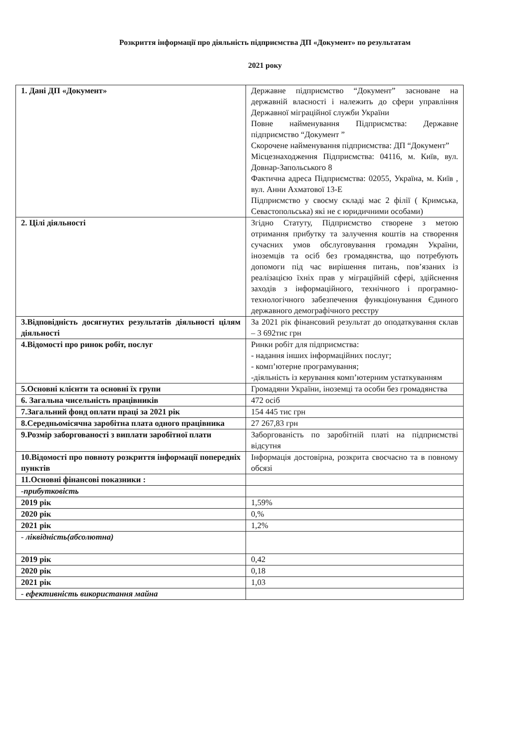Розкриття інформації про діяльність підприємства ДП «Документ» по результатам
2021 року
| 1. Дані ДП «Документ» | Державне підприємство “Документ” засноване на державній власності і належить до сфери управління Державної міграційної служби України Повне найменування Підприємства: Державне підприємство “Документ ” Скорочене найменування підприємства: ДП “Документ” Місцезнаходження Підприємства: 04116, м. Київ, вул. Довнар-Запольського 8 Фактична адреса Підприємства: 02055, Україна, м. Київ , вул. Анни Ахматової 13-Е Підприємство у своєму складі має 2 філії ( Кримська, Севастопольська) які не є юридичними особами) |
| 2. Цілі діяльності | Згідно Статуту, Підприємство створене з метою отримання прибутку та залучення коштів на створення сучасних умов обслуговування громадян України, іноземців та осіб без громадянства, що потребують допомоги під час вирішення питань, пов’язаних із реалізацією їхніх прав у міграційній сфері, здійснення заходів з інформаційного, технічного і програмно-технологічного забезпечення функціонування Єдиного державного демографічного реєстру |
| 3.Відповідність досягнутих результатів діяльності цілям діяльності | За 2021 рік фінансовий результат до оподаткування склав – 3 692тис грн |
| 4.Відомості про ринок робіт, послуг | Ринки робіт для підприємства: - надання інших інформаційних послуг; - комп’ютерне програмування; -діяльність із керування комп’ютерним устаткуванням |
| 5.Основні клієнти та основні їх групи | Громадяни України, іноземці та особи без громадянства |
| 6. Загальна чисельність працівників | 472 осіб |
| 7.Загальний фонд оплати праці за 2021 рік | 154 445 тис грн |
| 8.Середньомісячна заробітна плата одного працівника | 27 267,83 грн |
| 9.Розмір заборгованості з виплати заробітної плати | Заборгованість по заробітній платі на підприємстві відсутня |
| 10.Відомості про повноту розкриття інформації попередніх пунктів | Інформація достовірна, розкрита своєчасно та в повному обсязі |
| 11.Основні фінансові показники : | |
| -прибутковість | |
| 2019 рік | 1,59% |
| 2020 рік | 0,% |
| 2021 рік | 1,2% |
| - ліквідність(абсолютна) | |
| 2019 рік | 0,42 |
| 2020 рік | 0,18 |
| 2021 рік | 1,03 |
| - ефективність використання майна | |